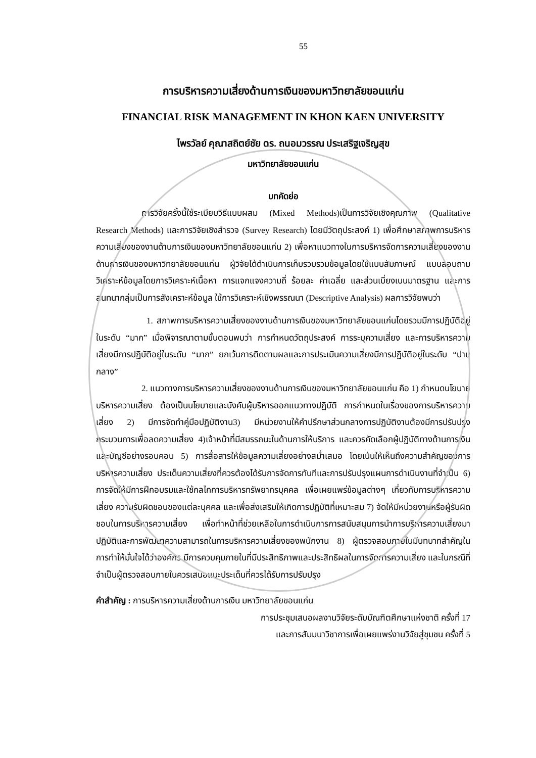55
การบริหารความเสี่ยงด้านการเงินของมหาวิทยาลัยขอนแก่น
FINANCIAL RISK MANAGEMENT IN KHON KAEN UNIVERSITY
ไพรวัลย์ คุณาสถิตย์ชัย ดร. ถนอมวรรณ ประเสริฐเจริญสุข
มหาวิทยาลัยขอนแก่น
บทคัดย่อ
การวิจัยครั้งนี้ใช้ระเบียบวิธีแบบผสม (Mixed Methods)เป็นการวิจัยเชิงคุณภาพ (Qualitative Research Methods) และการวิจัยเชิงสำรวจ (Survey Research) โดยมีวัตถุประสงค์ 1) เพื่อศึกษาสภาพการบริหารความเสี่ยงของงานด้านการเงินของมหาวิทยาลัยขอนแก่น 2) เพื่อหาแนวทางในการบริหารจัดการความเสี่ยงของงานด้านการเงินของมหาวิทยาลัยขอนแก่น ผู้วิจัยได้ดำเนินการเก็บรวบรวมข้อมูลโดยใช้แบบสัมภาษณ์ แบบสอบถาม วิเคราะห์ข้อมูลโดยการวิเคราะห์เนื้อหา การแจกแจงความถี่ ร้อยละ ค่าเฉลี่ย และส่วนเบี่ยงเบนมาตรฐาน และการสนทนากลุ่มเป็นการสังเคราะห์ข้อมูล ใช้การวิเคราะห์เชิงพรรณนา (Descriptive Analysis) ผลการวิจัยพบว่า
1. สภาพการบริหารความเสี่ยงของงานด้านการเงินของมหาวิทยาลัยขอนแก่นโดยรวมมีการปฏิบัติอยู่ในระดับ “มาก” เมื่อพิจารณาตามขั้นตอนพบว่า การกำหนดวัตถุประสงค์ การระบุความเสี่ยง และการบริหารความเสี่ยงมีการปฏิบัติอยู่ในระดับ “มาก” ยกเว้นการติดตามผลและการประเมินความเสี่ยงมีการปฏิบัติอยู่ในระดับ “ปานกลาง”
2. แนวทางการบริหารความเสี่ยงของงานด้านการเงินของมหาวิทยาลัยขอนแก่น คือ 1) กำหนดนโยบายบริหารความเสี่ยง ต้องเป็นนโยบายและบังคับผู้บริหารออกแนวทางปฏิบัติ การกำหนดในเรื่องของการบริหารความเสี่ยง 2) มีการจัดทำคู่มือปฏิบัติงาน3) มีหน่วยงานให้คำปรึกษาส่วนกลางการปฏิบัติงานต้องมีการปรับปรุงกระบวนการเพื่อลดความเสี่ยง 4)เจ้าหน้าที่มีสมรรถนะในด้านการให้บริการ และควรคัดเลือกผู้ปฏิบัติทางด้านการเงินและบัญชีอย่างรอบคอบ 5) การสื่อสารให้ข้อมูลความเสี่ยงอย่างสม่ำเสมอ โดยเน้นให้เห็นถึงความสำคัญของการบริหารความเสี่ยง ประเด็นความเสี่ยงที่ควรต้องได้รับการจัดการทันทีและการปรับปรุงแผนการดำเนินงานที่จำเป็น 6) การจัดให้มีการฝึกอบรมและใช้กลไกการบริหารทรัพยากรบุคคล เพื่อเผยแพร่ข้อมูลต่างๆ เกี่ยวกับการบริหารความเสี่ยง ความรับผิดชอบของแต่ละบุคคล และเพื่อส่งเสริมให้เกิดการปฏิบัติที่เหมาะสม 7) จัดให้มีหน่วยงานหรือผู้รับผิดชอบในการบริหารความเสี่ยง เพื่อทำหน้าที่ช่วยเหลือในการดำเนินการการสนับสนุนการนำการบริหารความเสี่ยงมาปฏิบัติและการพัฒนาความสามารถในการบริหารความเสี่ยงของพนักงาน 8) ผู้ตรวจสอบภายในมีบทบาทสำคัญในการทำให้มั่นใจได้ว่าองค์กร มีการควบคุมภายในที่มีประสิทธิภาพและประสิทธิผลในการจัดการความเสี่ยง และในกรณีที่จำเป็นผู้ตรวจสอบภายในควรเสนอแนะประเด็นที่ควรได้รับการปรับปรุง
คำสำคัญ : การบริหารความเสี่ยงด้านการเงิน มหาวิทยาลัยขอนแก่น
การประชุมเสนอผลงานวิจัยระดับบัณฑิตศึกษาแห่งชาติ ครั้งที่ 17
และการสัมมนาวิชาการเพื่อเผยแพร่งานวิจัยสู่ชุมชน ครั้งที่ 5